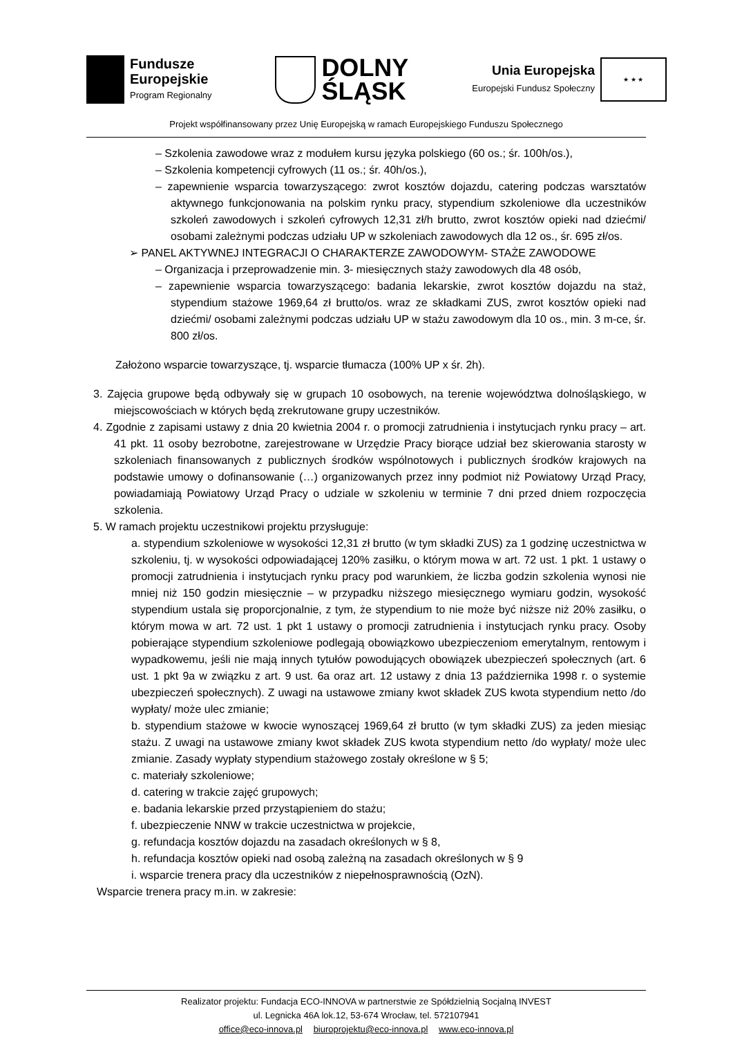Fundusze
Europejskie
Program Regionalny
DOLNY
ŚLĄSK
Unia Europejska
Europejski Fundusz Społeczny
★ ★ ★
Projekt współfinansowany przez Unię Europejską w ramach Europejskiego Funduszu Społecznego
– Szkolenia zawodowe wraz z modułem kursu języka polskiego (60 os.; śr. 100h/os.),
– Szkolenia kompetencji cyfrowych (11 os.; śr. 40h/os.),
– zapewnienie wsparcia towarzyszącego: zwrot kosztów dojazdu, catering podczas warsztatów aktywnego funkcjonowania na polskim rynku pracy, stypendium szkoleniowe dla uczestników szkoleń zawodowych i szkoleń cyfrowych 12,31 zł/h brutto, zwrot kosztów opieki nad dziećmi/ osobami zależnymi podczas udziału UP w szkoleniach zawodowych dla 12 os., śr. 695 zł/os.
➢ PANEL AKTYWNEJ INTEGRACJI O CHARAKTERZE ZAWODOWYM- STAŻE ZAWODOWE
– Organizacja i przeprowadzenie min. 3- miesięcznych staży zawodowych dla 48 osób,
– zapewnienie wsparcia towarzyszącego: badania lekarskie, zwrot kosztów dojazdu na staż, stypendium stażowe 1969,64 zł brutto/os. wraz ze składkami ZUS, zwrot kosztów opieki nad dziećmi/ osobami zależnymi podczas udziału UP w stażu zawodowym dla 10 os., min. 3 m-ce, śr. 800 zł/os.
Założono wsparcie towarzyszące, tj. wsparcie tłumacza (100% UP x śr. 2h).
3. Zajęcia grupowe będą odbywały się w grupach 10 osobowych, na terenie województwa dolnośląskiego, w miejscowościach w których będą zrekrutowane grupy uczestników.
4. Zgodnie z zapisami ustawy z dnia 20 kwietnia 2004 r. o promocji zatrudnienia i instytucjach rynku pracy – art. 41 pkt. 11 osoby bezrobotne, zarejestrowane w Urzędzie Pracy biorące udział bez skierowania starosty w szkoleniach finansowanych z publicznych środków wspólnotowych i publicznych środków krajowych na podstawie umowy o dofinansowanie (…) organizowanych przez inny podmiot niż Powiatowy Urząd Pracy, powiadamiają Powiatowy Urząd Pracy o udziale w szkoleniu w terminie 7 dni przed dniem rozpoczęcia szkolenia.
5. W ramach projektu uczestnikowi projektu przysługuje:
a. stypendium szkoleniowe w wysokości 12,31 zł brutto (w tym składki ZUS) za 1 godzinę uczestnictwa w szkoleniu, tj. w wysokości odpowiadającej 120% zasiłku, o którym mowa w art. 72 ust. 1 pkt. 1 ustawy o promocji zatrudnienia i instytucjach rynku pracy pod warunkiem, że liczba godzin szkolenia wynosi nie mniej niż 150 godzin miesięcznie – w przypadku niższego miesięcznego wymiaru godzin, wysokość stypendium ustala się proporcjonalnie, z tym, że stypendium to nie może być niższe niż 20% zasiłku, o którym mowa w art. 72 ust. 1 pkt 1 ustawy o promocji zatrudnienia i instytucjach rynku pracy. Osoby pobierające stypendium szkoleniowe podlegają obowiązkowo ubezpieczeniom emerytalnym, rentowym i wypadkowemu, jeśli nie mają innych tytułów powodujących obowiązek ubezpieczeń społecznych (art. 6 ust. 1 pkt 9a w związku z art. 9 ust. 6a oraz art. 12 ustawy z dnia 13 października 1998 r. o systemie ubezpieczeń społecznych). Z uwagi na ustawowe zmiany kwot składek ZUS kwota stypendium netto /do wypłaty/ może ulec zmianie;
b. stypendium stażowe w kwocie wynoszącej 1969,64 zł brutto (w tym składki ZUS) za jeden miesiąc stażu. Z uwagi na ustawowe zmiany kwot składek ZUS kwota stypendium netto /do wypłaty/ może ulec zmianie. Zasady wypłaty stypendium stażowego zostały określone w § 5;
c. materiały szkoleniowe;
d. catering w trakcie zajęć grupowych;
e. badania lekarskie przed przystąpieniem do stażu;
f. ubezpieczenie NNW w trakcie uczestnictwa w projekcie,
g. refundacja kosztów dojazdu na zasadach określonych w § 8,
h. refundacja kosztów opieki nad osobą zależną na zasadach określonych w § 9
i. wsparcie trenera pracy dla uczestników z niepełnosprawnością (OzN).
Wsparcie trenera pracy m.in. w zakresie:
Realizator projektu: Fundacja ECO-INNOVA w partnerstwie ze Spółdzielnią Socjalną INVEST
ul. Legnicka 46A lok.12, 53-674 Wrocław, tel. 572107941
office@eco-innova.pl biuroprojektu@eco-innova.pl www.eco-innova.pl